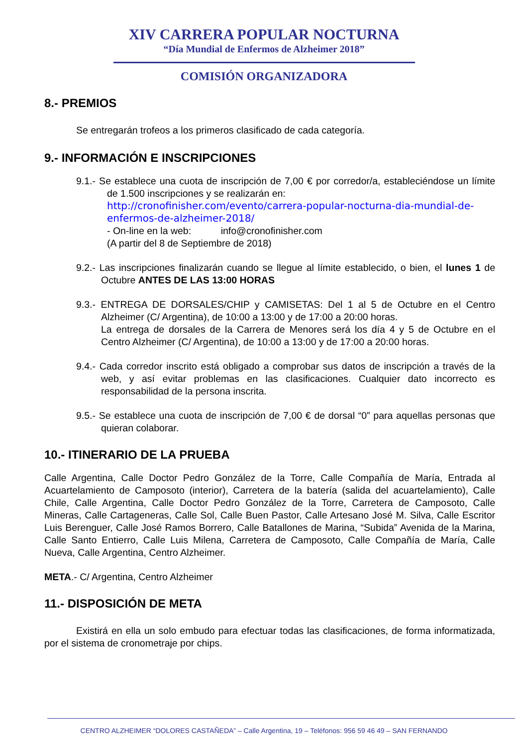XIV CARRERA POPULAR NOCTURNA
“Día Mundial de Enfermos de Alzheimer 2018”
COMISIÓN ORGANIZADORA
8.- PREMIOS
Se entregarán trofeos a los primeros clasificado de cada categoría.
9.- INFORMACIÓN E INSCRIPCIONES
9.1.- Se establece una cuota de inscripción de 7,00 € por corredor/a, estableciéndose un límite de 1.500 inscripciones y se realizarán en:
http://cronofinisher.com/evento/carrera-popular-nocturna-dia-mundial-de-enfermos-de-alzheimer-2018/
- On-line en la web: info@cronofinisher.com
(A partir del 8 de Septiembre de 2018)
9.2.- Las inscripciones finalizarán cuando se llegue al límite establecido, o bien, el lunes 1 de Octubre ANTES DE LAS 13:00 HORAS
9.3.- ENTREGA DE DORSALES/CHIP y CAMISETAS: Del 1 al 5 de Octubre en el Centro Alzheimer (C/ Argentina), de 10:00 a 13:00 y de 17:00 a 20:00 horas.
La entrega de dorsales de la Carrera de Menores será los día 4 y 5 de Octubre en el Centro Alzheimer (C/ Argentina), de 10:00 a 13:00 y de 17:00 a 20:00 horas.
9.4.- Cada corredor inscrito está obligado a comprobar sus datos de inscripción a través de la web, y así evitar problemas en las clasificaciones. Cualquier dato incorrecto es responsabilidad de la persona inscrita.
9.5.- Se establece una cuota de inscripción de 7,00 € de dorsal “0” para aquellas personas que quieran colaborar.
10.- ITINERARIO DE LA PRUEBA
Calle Argentina, Calle Doctor Pedro González de la Torre, Calle Compañía de María, Entrada al Acuartelamiento de Camposoto (interior), Carretera de la batería (salida del acuartelamiento), Calle Chile, Calle Argentina, Calle Doctor Pedro González de la Torre, Carretera de Camposoto, Calle Mineras, Calle Cartageneras, Calle Sol, Calle Buen Pastor, Calle Artesano José M. Silva, Calle Escritor Luis Berenguer, Calle José Ramos Borrero, Calle Batallones de Marina, “Subida” Avenida de la Marina, Calle Santo Entierro, Calle Luis Milena, Carretera de Camposoto, Calle Compañía de María, Calle Nueva, Calle Argentina, Centro Alzheimer.
META.- C/ Argentina, Centro Alzheimer
11.- DISPOSICIÓN DE META
Existirá en ella un solo embudo para efectuar todas las clasificaciones, de forma informatizada, por el sistema de cronometraje por chips.
CENTRO ALZHEIMER “DOLORES CASTAÑEDA” – Calle Argentina, 19 – Teléfonos: 956 59 46 49 – SAN FERNANDO